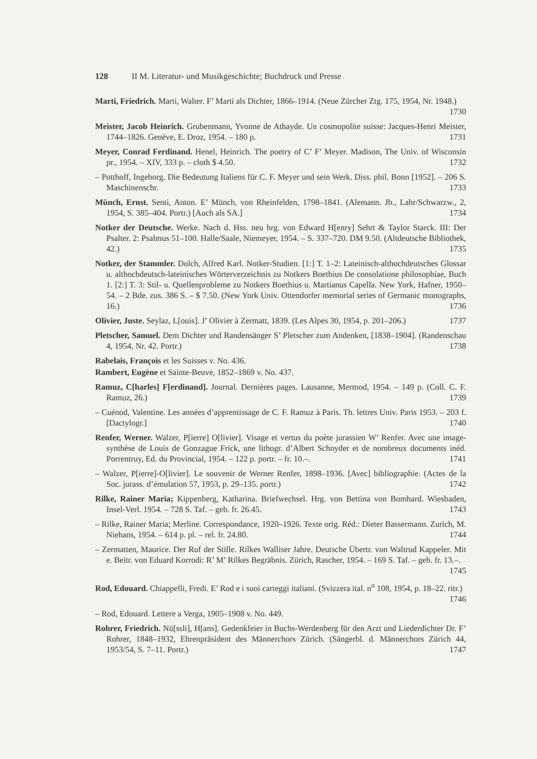128 II M. Literatur- und Musikgeschichte; Buchdruck und Presse
Marti, Friedrich. Marti, Walter. F’ Marti als Dichter, 1866–1914. (Neue Zürcher Ztg. 175, 1954, Nr. 1948.) 1730
Meister, Jacob Heinrich. Grubenmann, Yvonne de Athayde. Un cosmopolite suisse: Jacques-Henri Meister, 1744–1826. Genève, E. Droz, 1954. – 180 p. 1731
Meyer, Conrad Ferdinand. Henel, Heinrich. The poetry of C’ F’ Meyer. Madison, The Univ. of Wisconsin pr., 1954. – XIV, 333 p. – cloth $ 4.50. 1732
– Potthoff, Ingeborg. Die Bedeutung Italiens für C. F. Meyer und sein Werk. Diss. phil. Bonn [1952]. – 206 S. Maschinenschr. 1733
Münch, Ernst. Senti, Anton. E’ Münch, von Rheinfelden, 1798–1841. (Alemann. Jb., Lahr/Schwarzw., 2, 1954, S. 385–404. Portr.) [Auch als SA.] 1734
Notker der Deutsche. Werke. Nach d. Hss. neu hrg. von Edward H[enry] Sehrt & Taylor Starck. III: Der Psalter. 2: Psalmus 51–100. Halle/Saale, Niemeyer, 1954. – S. 337–720. DM 9.50. (Altdeutsche Bibliothek, 42.) 1735
Notker, der Stammler. Dolch, Alfred Karl. Notker-Studien. [1:] T. 1–2: Lateinisch-althochdeutsches Glossar u. althochdeutsch-lateinisches Wörterverzeichnis zu Notkers Boethius De consolatione philosophiae, Buch 1. [2:] T. 3: Stil- u. Quellenprobleme zu Notkers Boethius u. Martianus Capella. New York, Hafner, 1950–54. – 2 Bde. zus. 386 S. – $ 7.50. (New York Univ. Ottendorfer memorial series of Germanic monographs, 16.) 1736
Olivier, Juste. Seylaz, L[ouis]. J’ Olivier à Zermatt, 1839. (Les Alpes 30, 1954, p. 201–206.) 1737
Pletscher, Samuel. Dem Dichter und Randensänger S’ Pletscher zum Andenken, [1838–1904]. (Randenschau 4, 1954, Nr. 42. Portr.) 1738
Rabelais, François et les Suisses v. No. 436.
Rambert, Eugène et Sainte-Beuve, 1852–1869 v. No. 437.
Ramuz, C[harles] F[erdinand]. Journal. Dernières pages. Lausanne, Mermod, 1954. – 149 p. (Coll. C. F. Ramuz, 26.) 1739
– Cuénod, Valentine. Les années d’apprentissage de C. F. Ramuz à Paris. Th. lettres Univ. Paris 1953. – 203 f. [Dactylogr.] 1740
Renfer, Werner. Walzer, P[ierre] O[livier]. Visage et vertus du poète jurassien W’ Renfer. Avec une image-synthèse de Louis de Gonzague Frick, une lithogr. d’Albert Schnyder et de nombreux documents inéd. Porrentruy, Ed. du Provincial, 1954. – 122 p. portr. – fr. 10.–. 1741
– Walzer, P[ierre]-O[livier]. Le souvenir de Werner Renfer, 1898–1936. [Avec] bibliographie. (Actes de la Soc. jurass. d’émulation 57, 1953, p. 29–135. portr.) 1742
Rilke, Rainer Maria; Kippenberg, Katharina. Briefwechsel. Hrg. von Bettina von Bomhard. Wiesbaden, Insel-Verl. 1954. – 728 S. Taf. – geb. fr. 26.45. 1743
– Rilke, Rainer Maria; Merline. Correspondance, 1920–1926. Texte orig. Réd.: Dieter Bassermann. Zurich, M. Niehans, 1954. – 614 p. pl. – rel. fr. 24.80. 1744
– Zermatten, Maurice. Der Ruf der Stille. Rilkes Walliser Jahre. Deutsche Übertr. von Waltrud Kappeler. Mit e. Beitr. von Eduard Korrodi: R’ M’ Rilkes Begräbnis. Zürich, Rascher, 1954. – 169 S. Taf. – geb. fr. 13.–. 1745
Rod, Edouard. Chiappelli, Fredi. E’ Rod e i suoi carteggi italiani. (Svizzera ital. n<sup>o</sup> 108, 1954, p. 18–22. ritr.) 1746
– Rod, Edouard. Lettere a Verga, 1905–1908 v. No. 449.
Rohrer, Friedrich. Nü[ssli], H[ans]. Gedenkfeier in Buchs-Werdenberg für den Arzt und Liederdichter Dr. F’ Rohrer, 1848–1932, Ehrenpräsident des Männerchors Zürich. (Sängerbl. d. Männerchors Zürich 44, 1953/54, S. 7–11. Portr.) 1747